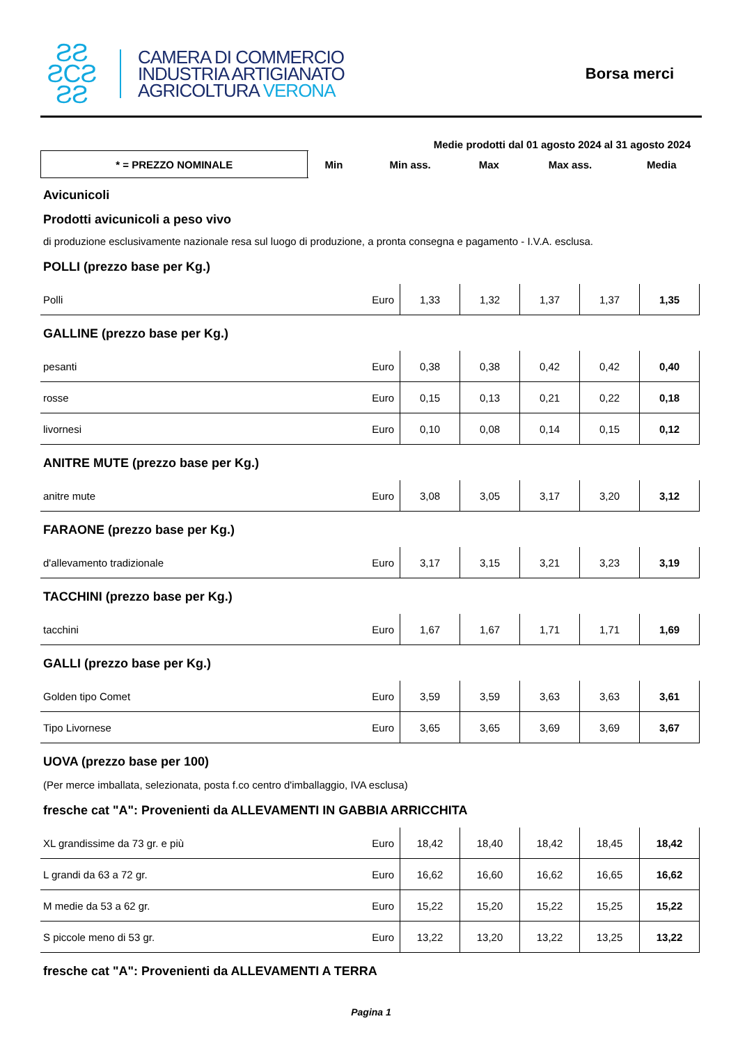ƧƧ
ƧCƧ
ƧƧ
CAMERA DI COMMERCIO
INDUSTRIA ARTIGIANATO
AGRICOLTURA VERONA
Borsa merci
Medie prodotti dal 01 agosto 2024 al 31 agosto 2024
| * = PREZZO NOMINALE | Min | Min ass. | Max | Max ass. | Media |
Avicunicoli
Prodotti avicunicoli a peso vivo
di produzione esclusivamente nazionale resa sul luogo di produzione, a pronta consegna e pagamento - I.V.A. esclusa.
POLLI (prezzo base per Kg.)
| Polli | Euro | 1,33 | 1,32 | 1,37 | 1,37 | 1,35 |
GALLINE (prezzo base per Kg.)
| pesanti | Euro | 0,38 | 0,38 | 0,42 | 0,42 | 0,40 |
| rosse | Euro | 0,15 | 0,13 | 0,21 | 0,22 | 0,18 |
| livornesi | Euro | 0,10 | 0,08 | 0,14 | 0,15 | 0,12 |
ANITRE MUTE (prezzo base per Kg.)
| anitre mute | Euro | 3,08 | 3,05 | 3,17 | 3,20 | 3,12 |
FARAONE (prezzo base per Kg.)
| d'allevamento tradizionale | Euro | 3,17 | 3,15 | 3,21 | 3,23 | 3,19 |
TACCHINI (prezzo base per Kg.)
| tacchini | Euro | 1,67 | 1,67 | 1,71 | 1,71 | 1,69 |
GALLI (prezzo base per Kg.)
| Golden tipo Comet | Euro | 3,59 | 3,59 | 3,63 | 3,63 | 3,61 |
| Tipo Livornese | Euro | 3,65 | 3,65 | 3,69 | 3,69 | 3,67 |
UOVA (prezzo base per 100)
(Per merce imballata, selezionata, posta f.co centro d'imballaggio, IVA esclusa)
fresche cat "A": Provenienti da ALLEVAMENTI IN GABBIA ARRICCHITA
| XL grandissime da 73 gr. e più | Euro | 18,42 | 18,40 | 18,42 | 18,45 | 18,42 |
| L grandi da 63 a 72 gr. | Euro | 16,62 | 16,60 | 16,62 | 16,65 | 16,62 |
| M medie da 53 a 62 gr. | Euro | 15,22 | 15,20 | 15,22 | 15,25 | 15,22 |
| S piccole meno di 53 gr. | Euro | 13,22 | 13,20 | 13,22 | 13,25 | 13,22 |
fresche cat "A": Provenienti da ALLEVAMENTI A TERRA
Pagina 1